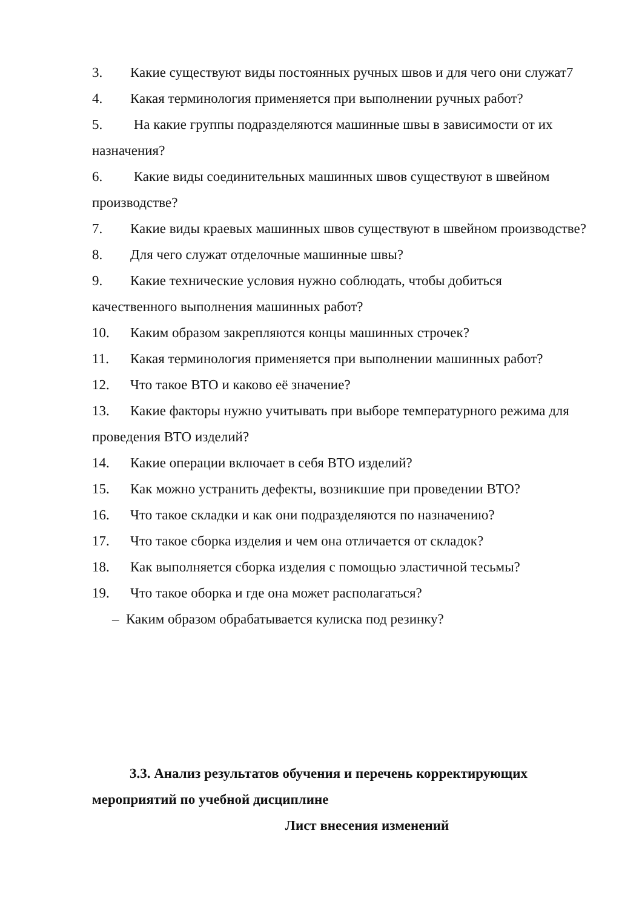3. Какие существуют виды постоянных ручных швов и для чего они служат7
4. Какая терминология применяется при выполнении ручных работ?
5. На какие группы подразделяются машинные швы в зависимости от их назначения?
6. Какие виды соединительных машинных швов существуют в швейном производстве?
7. Какие виды краевых машинных швов существуют в швейном производстве?
8. Для чего служат отделочные машинные швы?
9. Какие технические условия нужно соблюдать, чтобы добиться качественного выполнения машинных работ?
10. Каким образом закрепляются концы машинных строчек?
11. Какая терминология применяется при выполнении машинных работ?
12. Что такое ВТО и каково её значение?
13. Какие факторы нужно учитывать при выборе температурного режима для проведения ВТО изделий?
14. Какие операции включает в себя ВТО изделий?
15. Как можно устранить дефекты, возникшие при проведении ВТО?
16. Что такое складки и как они подразделяются по назначению?
17. Что такое сборка изделия и чем она отличается от складок?
18. Как выполняется сборка изделия с помощью эластичной тесьмы?
19. Что такое оборка и где она может располагаться?
– Каким образом обрабатывается кулиска под резинку?
3.3. Анализ результатов обучения и перечень корректирующих мероприятий по учебной дисциплине
Лист внесения изменений